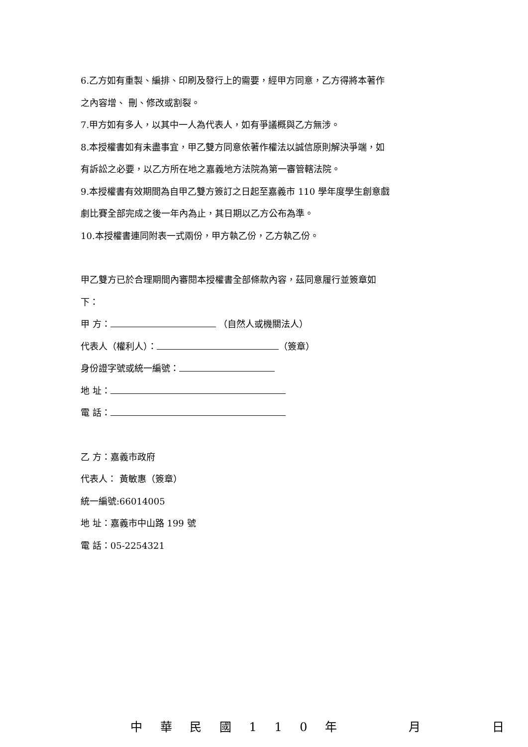6.乙方如有重製、編排、印刷及發行上的需要，經甲方同意，乙方得將本著作
之內容增、 刪、修改或割裂。
7.甲方如有多人，以其中一人為代表人，如有爭議概與乙方無涉。
8.本授權書如有未盡事宜，甲乙雙方同意依著作權法以誠信原則解決爭端，如
有訴訟之必要，以乙方所在地之嘉義地方法院為第一審管轄法院。
9.本授權書有效期間為自甲乙雙方簽訂之日起至嘉義市 110 學年度學生創意戲
劇比賽全部完成之後一年內為止，其日期以乙方公布為準。
10.本授權書連同附表一式兩份，甲方執乙份，乙方執乙份。
甲乙雙方已於合理期間內審閱本授權書全部條款內容，茲同意履行並簽章如
下：
甲 方： （自然人或機關法人）
代表人（權利人）： （簽章）
身份證字號或統一編號：
地 址：
電 話：
乙 方：嘉義市政府
代表人： 黃敏惠（簽章）
統一編號:66014005
地 址：嘉義市中山路 199 號
電 話：05-2254321
中 華 民 國 1 1 0 年 月 日